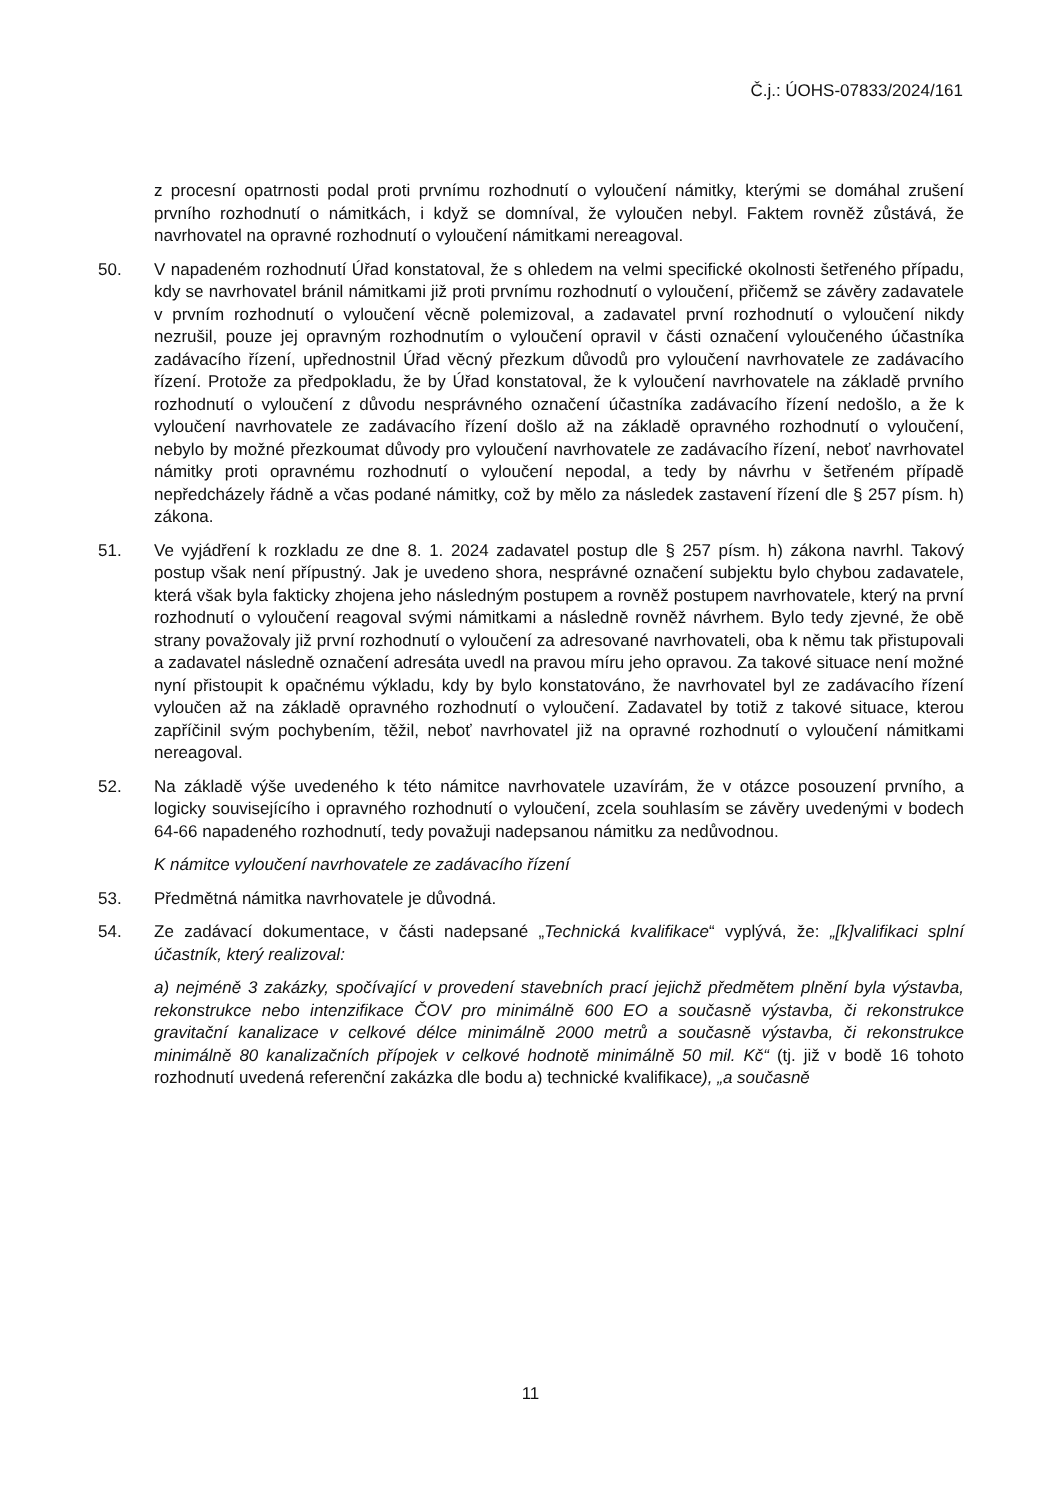Č.j.: ÚOHS-07833/2024/161
z procesní opatrnosti podal proti prvnímu rozhodnutí o vyloučení námitky, kterými se domáhal zrušení prvního rozhodnutí o námitkách, i když se domníval, že vyloučen nebyl. Faktem rovněž zůstává, že navrhovatel na opravné rozhodnutí o vyloučení námitkami nereagoval.
50. V napadeném rozhodnutí Úřad konstatoval, že s ohledem na velmi specifické okolnosti šetřeného případu, kdy se navrhovatel bránil námitkami již proti prvnímu rozhodnutí o vyloučení, přičemž se závěry zadavatele v prvním rozhodnutí o vyloučení věcně polemizoval, a zadavatel první rozhodnutí o vyloučení nikdy nezrušil, pouze jej opravným rozhodnutím o vyloučení opravil v části označení vyloučeného účastníka zadávacího řízení, upřednostnil Úřad věcný přezkum důvodů pro vyloučení navrhovatele ze zadávacího řízení. Protože za předpokladu, že by Úřad konstatoval, že k vyloučení navrhovatele na základě prvního rozhodnutí o vyloučení z důvodu nesprávného označení účastníka zadávacího řízení nedošlo, a že k vyloučení navrhovatele ze zadávacího řízení došlo až na základě opravného rozhodnutí o vyloučení, nebylo by možné přezkoumat důvody pro vyloučení navrhovatele ze zadávacího řízení, neboť navrhovatel námitky proti opravnému rozhodnutí o vyloučení nepodal, a tedy by návrhu v šetřeném případě nepředcházely řádně a včas podané námitky, což by mělo za následek zastavení řízení dle § 257 písm. h) zákona.
51. Ve vyjádření k rozkladu ze dne 8. 1. 2024 zadavatel postup dle § 257 písm. h) zákona navrhl. Takový postup však není přípustný. Jak je uvedeno shora, nesprávné označení subjektu bylo chybou zadavatele, která však byla fakticky zhojena jeho následným postupem a rovněž postupem navrhovatele, který na první rozhodnutí o vyloučení reagoval svými námitkami a následně rovněž návrhem. Bylo tedy zjevné, že obě strany považovaly již první rozhodnutí o vyloučení za adresované navrhovateli, oba k němu tak přistupovali a zadavatel následně označení adresáta uvedl na pravou míru jeho opravou. Za takové situace není možné nyní přistoupit k opačnému výkladu, kdy by bylo konstatováno, že navrhovatel byl ze zadávacího řízení vyloučen až na základě opravného rozhodnutí o vyloučení. Zadavatel by totiž z takové situace, kterou zapříčinil svým pochybením, těžil, neboť navrhovatel již na opravné rozhodnutí o vyloučení námitkami nereagoval.
52. Na základě výše uvedeného k této námitce navrhovatele uzavírám, že v otázce posouzení prvního, a logicky souvisejícího i opravného rozhodnutí o vyloučení, zcela souhlasím se závěry uvedenými v bodech 64-66 napadeného rozhodnutí, tedy považuji nadepsanou námitku za nedůvodnou.
K námitce vyloučení navrhovatele ze zadávacího řízení
53. Předmětná námitka navrhovatele je důvodná.
54. Ze zadávací dokumentace, v části nadepsané „Technická kvalifikace“ vyplývá, že: „[k]valifikaci splní účastník, který realizoval:
a) nejméně 3 zakázky, spočívající v provedení stavebních prací jejichž předmětem plnění byla výstavba, rekonstrukce nebo intenzifikace ČOV pro minimálně 600 EO a současně výstavba, či rekonstrukce gravitační kanalizace v celkové délce minimálně 2000 metrů a současně výstavba, či rekonstrukce minimálně 80 kanalizačních přípojek v celkové hodnotě minimálně 50 mil. Kč“ (tj. již v bodě 16 tohoto rozhodnutí uvedená referenční zakázka dle bodu a) technické kvalifikace), „a současně
11